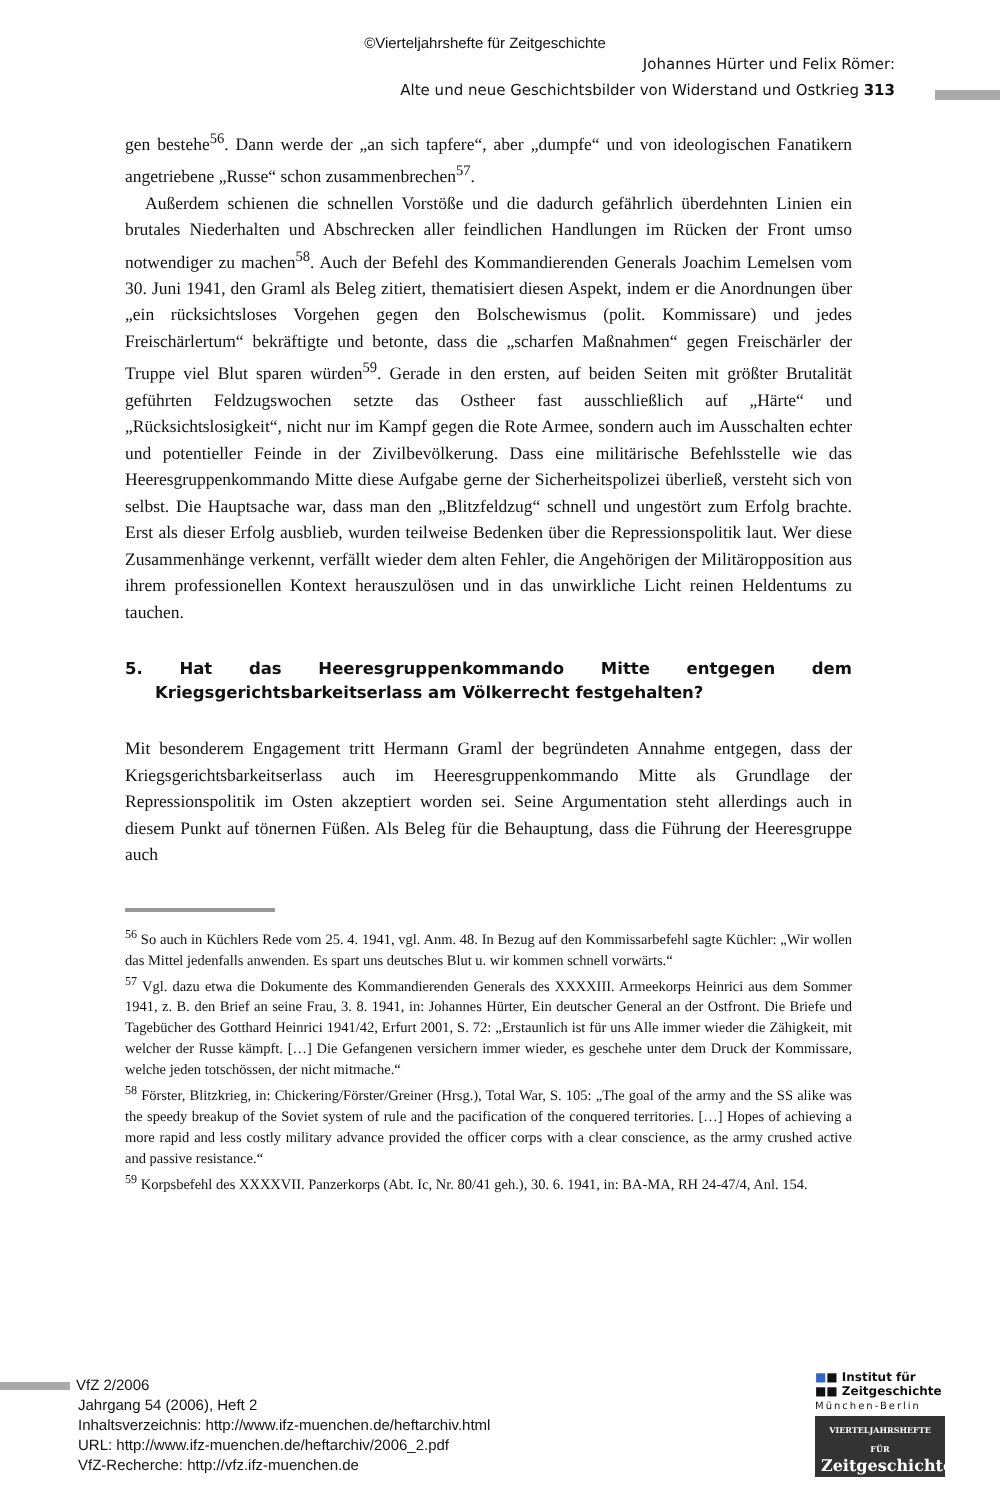©Vierteljahrshefte für Zeitgeschichte
Johannes Hürter und Felix Römer:
Alte und neue Geschichtsbilder von Widerstand und Ostkrieg 313
gen bestehe<sup>56</sup>. Dann werde der „an sich tapfere“, aber „dumpfe“ und von ideologischen Fanatikern angetriebene „Russe“ schon zusammenbrechen<sup>57</sup>.
Außerdem schienen die schnellen Vorstöße und die dadurch gefährlich überdehnten Linien ein brutales Niederhalten und Abschrecken aller feindlichen Handlungen im Rücken der Front umso notwendiger zu machen<sup>58</sup>. Auch der Befehl des Kommandierenden Generals Joachim Lemelsen vom 30. Juni 1941, den Graml als Beleg zitiert, thematisiert diesen Aspekt, indem er die Anordnungen über „ein rücksichtsloses Vorgehen gegen den Bolschewismus (polit. Kommissare) und jedes Freischärlertum“ bekräftigte und betonte, dass die „scharfen Maßnahmen“ gegen Freischärler der Truppe viel Blut sparen würden<sup>59</sup>. Gerade in den ersten, auf beiden Seiten mit größter Brutalität geführten Feldzugswochen setzte das Ostheer fast ausschließlich auf „Härte“ und „Rücksichtslosigkeit“, nicht nur im Kampf gegen die Rote Armee, sondern auch im Ausschalten echter und potentieller Feinde in der Zivilbevölkerung. Dass eine militärische Befehlsstelle wie das Heeresgruppenkommando Mitte diese Aufgabe gerne der Sicherheitspolizei überließ, versteht sich von selbst. Die Hauptsache war, dass man den „Blitzfeldzug“ schnell und ungestört zum Erfolg brachte. Erst als dieser Erfolg ausblieb, wurden teilweise Bedenken über die Repressionspolitik laut. Wer diese Zusammenhänge verkennt, verfällt wieder dem alten Fehler, die Angehörigen der Militäropposition aus ihrem professionellen Kontext herauszulösen und in das unwirkliche Licht reinen Heldentums zu tauchen.
5. Hat das Heeresgruppenkommando Mitte entgegen dem Kriegsgerichtsbarkeitserlass am Völkerrecht festgehalten?
Mit besonderem Engagement tritt Hermann Graml der begründeten Annahme entgegen, dass der Kriegsgerichtsbarkeitserlass auch im Heeresgruppenkommando Mitte als Grundlage der Repressionspolitik im Osten akzeptiert worden sei. Seine Argumentation steht allerdings auch in diesem Punkt auf tönernen Füßen. Als Beleg für die Behauptung, dass die Führung der Heeresgruppe auch
<sup>56</sup> So auch in Küchlers Rede vom 25. 4. 1941, vgl. Anm. 48. In Bezug auf den Kommissarbefehl sagte Küchler: „Wir wollen das Mittel jedenfalls anwenden. Es spart uns deutsches Blut u. wir kommen schnell vorwärts.“
<sup>57</sup> Vgl. dazu etwa die Dokumente des Kommandierenden Generals des XXXXIII. Armeekorps Heinrici aus dem Sommer 1941, z. B. den Brief an seine Frau, 3. 8. 1941, in: Johannes Hürter, Ein deutscher General an der Ostfront. Die Briefe und Tagebücher des Gotthard Heinrici 1941/42, Erfurt 2001, S. 72: „Erstaunlich ist für uns Alle immer wieder die Zähigkeit, mit welcher der Russe kämpft. […] Die Gefangenen versichern immer wieder, es geschehe unter dem Druck der Kommissare, welche jeden totschössen, der nicht mitmache.“
<sup>58</sup> Förster, Blitzkrieg, in: Chickering/Förster/Greiner (Hrsg.), Total War, S. 105: „The goal of the army and the SS alike was the speedy breakup of the Soviet system of rule and the pacification of the conquered territories. […] Hopes of achieving a more rapid and less costly military advance provided the officer corps with a clear conscience, as the army crushed active and passive resistance.“
<sup>59</sup> Korpsbefehl des XXXXVII. Panzerkorps (Abt. Ic, Nr. 80/41 geh.), 30. 6. 1941, in: BA-MA, RH 24-47/4, Anl. 154.
VfZ 2/2006
Jahrgang 54 (2006), Heft 2
Inhaltsverzeichnis: http://www.ifz-muenchen.de/heftarchiv.html
URL: http://www.ifz-muenchen.de/heftarchiv/2006_2.pdf
VfZ-Recherche: http://vfz.ifz-muenchen.de
■■ Institut für
■■ Zeitgeschichte
München-Berlin
VIERTELJAHRSHEFTE FÜR
Zeitgeschichte